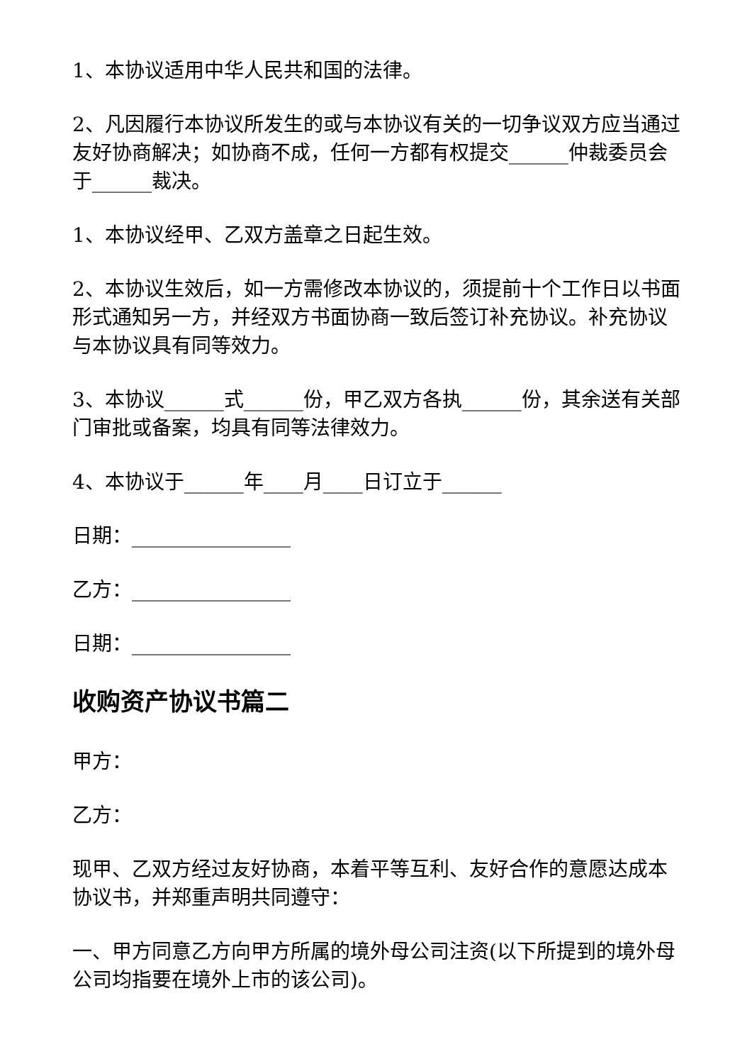1、本协议适用中华人民共和国的法律。
2、凡因履行本协议所发生的或与本协议有关的一切争议双方应当通过友好协商解决；如协商不成，任何一方都有权提交______仲裁委员会于______裁决。
1、本协议经甲、乙双方盖章之日起生效。
2、本协议生效后，如一方需修改本协议的，须提前十个工作日以书面形式通知另一方，并经双方书面协商一致后签订补充协议。补充协议与本协议具有同等效力。
3、本协议______式______份，甲乙双方各执______份，其余送有关部门审批或备案，均具有同等法律效力。
4、本协议于______年____月____日订立于______
日期：________________
乙方：________________
日期：________________
收购资产协议书篇二
甲方：
乙方：
现甲、乙双方经过友好协商，本着平等互利、友好合作的意愿达成本协议书，并郑重声明共同遵守：
一、甲方同意乙方向甲方所属的境外母公司注资(以下所提到的境外母公司均指要在境外上市的该公司)。